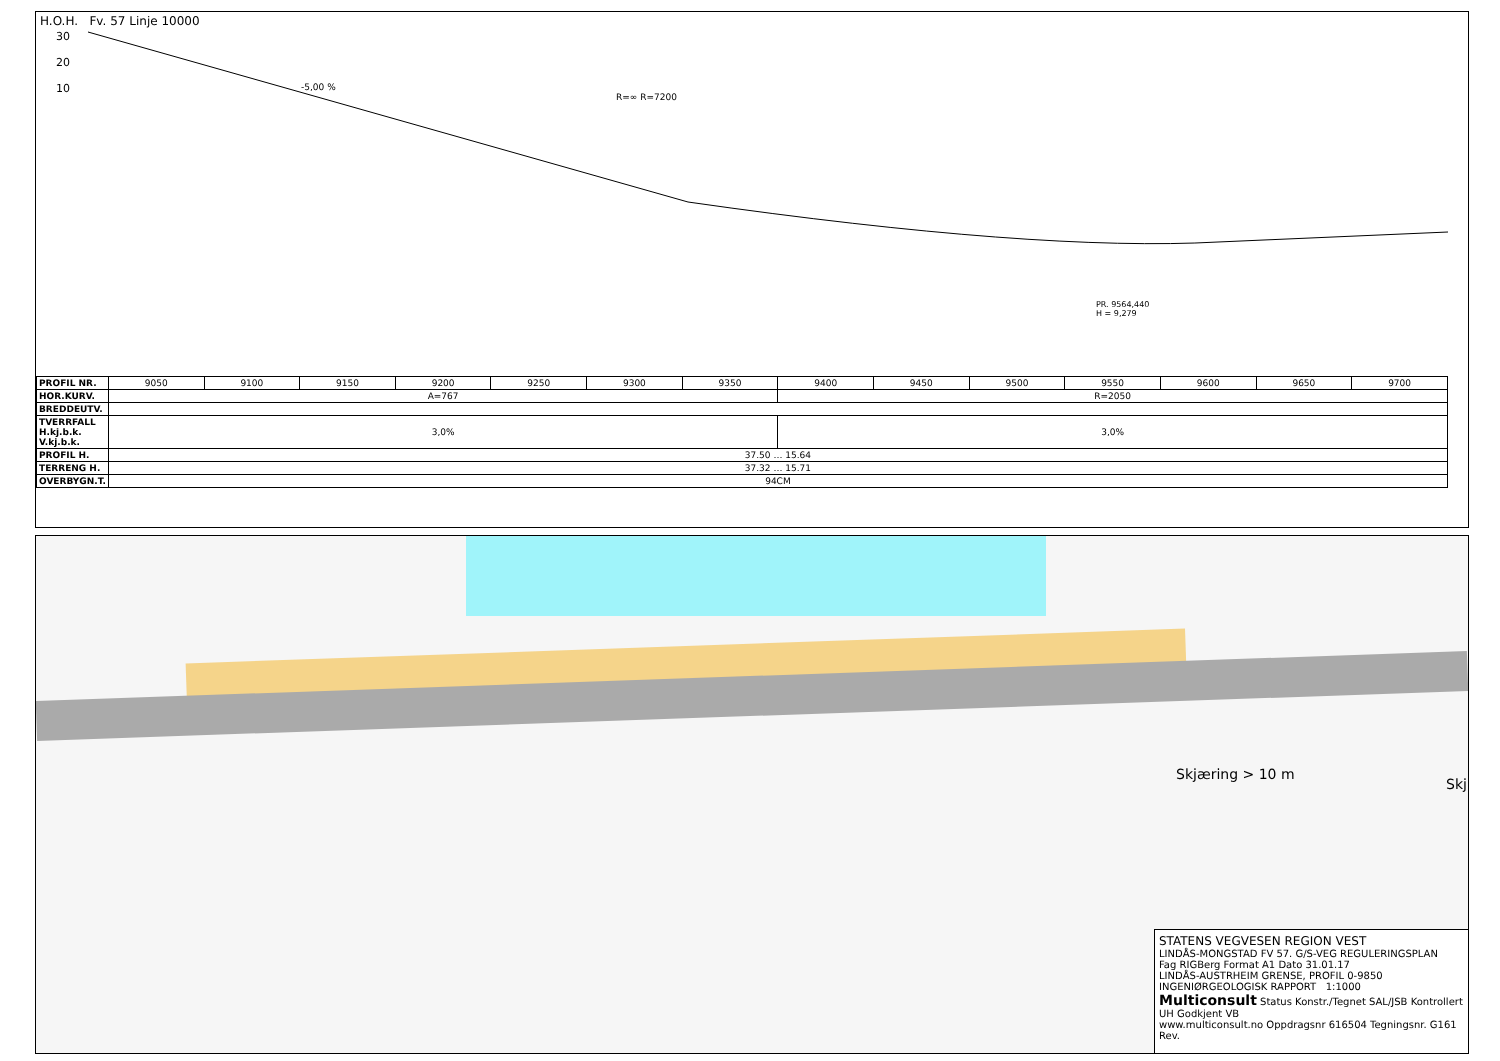H.O.H. Fv. 57 Linje 10000
30
20
10
-5,00 %
R=∞ R=7200
PR. 9564,440
H = 9,279
| PROFIL NR. | 9050 | 9100 | 9150 | 9200 | 9250 | 9300 | 9350 | 9400 | 9450 | 9500 | 9550 | 9600 | 9650 | 9700 |
| HOR.KURV. | A=767 | | | | | | | R=2050 | | | | | | |
| BREDDEUTV. | | | | | | | | | | | | | | |
| TVERRFALL H.kj.b.k. V.kj.b.k. | 3,0% | | | | | | | 3,0% | | | | | | |
| PROFIL H. | 37.50 … 15.64 | | | | | | | | | | | | | |
| TERRENG H. | 37.32 … 15.71 | | | | | | | | | | | | | |
| OVERBYGN.T. | 94CM | | | | | | | | | | | | | |
Skjæring > 10 m
Skj
STATENS VEGVESEN REGION VEST
LINDÅS-MONGSTAD FV 57. G/S-VEG REGULERINGSPLAN
Fag RIGBerg Format A1 Dato 31.01.17
LINDÅS-AUSTRHEIM GRENSE, PROFIL 0-9850
INGENIØRGEOLOGISK RAPPORT 1:1000
Multiconsult Status Konstr./Tegnet SAL/JSB Kontrollert UH Godkjent VB
www.multiconsult.no Oppdragsnr 616504 Tegningsnr. G161 Rev.